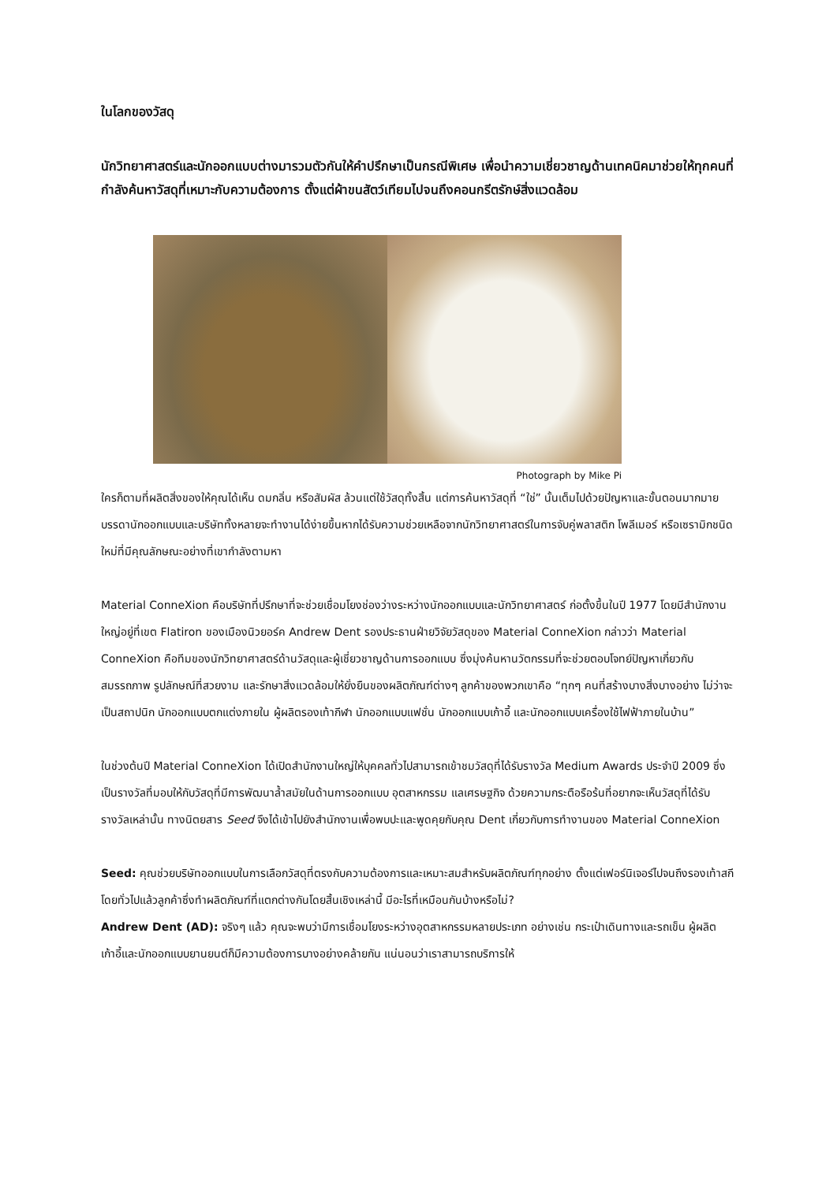ในโลกของวัสดุ
นักวิทยาศาสตร์และนักออกแบบต่างมารวมตัวกันให้คำปรึกษาเป็นกรณีพิเศษ เพื่อนำความเชี่ยวชาญด้านเทคนิคมาช่วยให้ทุกคนที่กำลังค้นหาวัสดุที่เหมาะกับความต้องการ ตั้งแต่ผ้าขนสัตว์เทียมไปจนถึงคอนกรีตรักษ์สิ่งแวดล้อม
Photograph by Mike Pi
ใครก็ตามที่ผลิตสิ่งของให้คุณได้เห็น ดมกลิ่น หรือสัมผัส ล้วนแต่ใช้วัสดุทั้งสิ้น แต่การค้นหาวัสดุที่ “ใช่” นั้นเต็มไปด้วยปัญหาและขั้นตอนมากมาย บรรดานักออกแบบและบริษัททั้งหลายจะทำงานได้ง่ายขึ้นหากได้รับความช่วยเหลือจากนักวิทยาศาสตร์ในการจับคู่พลาสติก โพลีเมอร์ หรือเซรามิกชนิดใหม่ที่มีคุณลักษณะอย่างที่เขากำลังตามหา
Material ConneXion คือบริษัทที่ปรึกษาที่จะช่วยเชื่อมโยงช่องว่างระหว่างนักออกแบบและนักวิทยาศาสตร์ ก่อตั้งขึ้นในปี 1977 โดยมีสำนักงานใหญ่อยู่ที่เขต Flatiron ของเมืองนิวยอร์ค Andrew Dent รองประธานฝ่ายวิจัยวัสดุของ Material ConneXion กล่าวว่า Material ConneXion คือทีมของนักวิทยาศาสตร์ด้านวัสดุและผู้เชี่ยวชาญด้านการออกแบบ ซึ่งมุ่งค้นหานวัตกรรมที่จะช่วยตอบโจทย์ปัญหาเกี่ยวกับสมรรถภาพ รูปลักษณ์ที่สวยงาม และรักษาสิ่งแวดล้อมให้ยั่งยืนของผลิตภัณฑ์ต่างๆ ลูกค้าของพวกเขาคือ “ทุกๆ คนที่สร้างบางสิ่งบางอย่าง ไม่ว่าจะเป็นสถาปนิก นักออกแบบตกแต่งภายใน ผู้ผลิตรองเท้ากีฬา นักออกแบบแฟชั่น นักออกแบบเก้าอี้ และนักออกแบบเครื่องใช้ไฟฟ้าภายในบ้าน”
ในช่วงต้นปี Material ConneXion ได้เปิดสำนักงานใหญ่ให้บุคคลทั่วไปสามารถเข้าชมวัสดุที่ได้รับรางวัล Medium Awards ประจำปี 2009 ซึ่งเป็นรางวัลที่มอบให้กับวัสดุที่มีการพัฒนาล้ำสมัยในด้านการออกแบบ อุตสาหกรรม แลเศรษฐกิจ ด้วยความกระตือรือร้นที่อยากจะเห็นวัสดุที่ได้รับรางวัลเหล่านั้น ทางนิตยสาร Seed จึงได้เข้าไปยังสำนักงานเพื่อพบปะและพูดคุยกับคุณ Dent เกี่ยวกับการทำงานของ Material ConneXion
Seed: คุณช่วยบริษัทออกแบบในการเลือกวัสดุที่ตรงกับความต้องการและเหมาะสมสำหรับผลิตภัณฑ์ทุกอย่าง ตั้งแต่เฟอร์นิเจอร์ไปจนถึงรองเท้าสกี โดยทั่วไปแล้วลูกค้าซึ่งทำผลิตภัณฑ์ที่แตกต่างกันโดยสิ้นเชิงเหล่านี้ มีอะไรที่เหมือนกันบ้างหรือไม่?
Andrew Dent (AD): จริงๆ แล้ว คุณจะพบว่ามีการเชื่อมโยงระหว่างอุตสาหกรรมหลายประเภท อย่างเช่น กระเป๋าเดินทางและรถเข็น ผู้ผลิตเก้าอี้และนักออกแบบยานยนต์ก็มีความต้องการบางอย่างคล้ายกัน แน่นอนว่าเราสามารถบริการให้